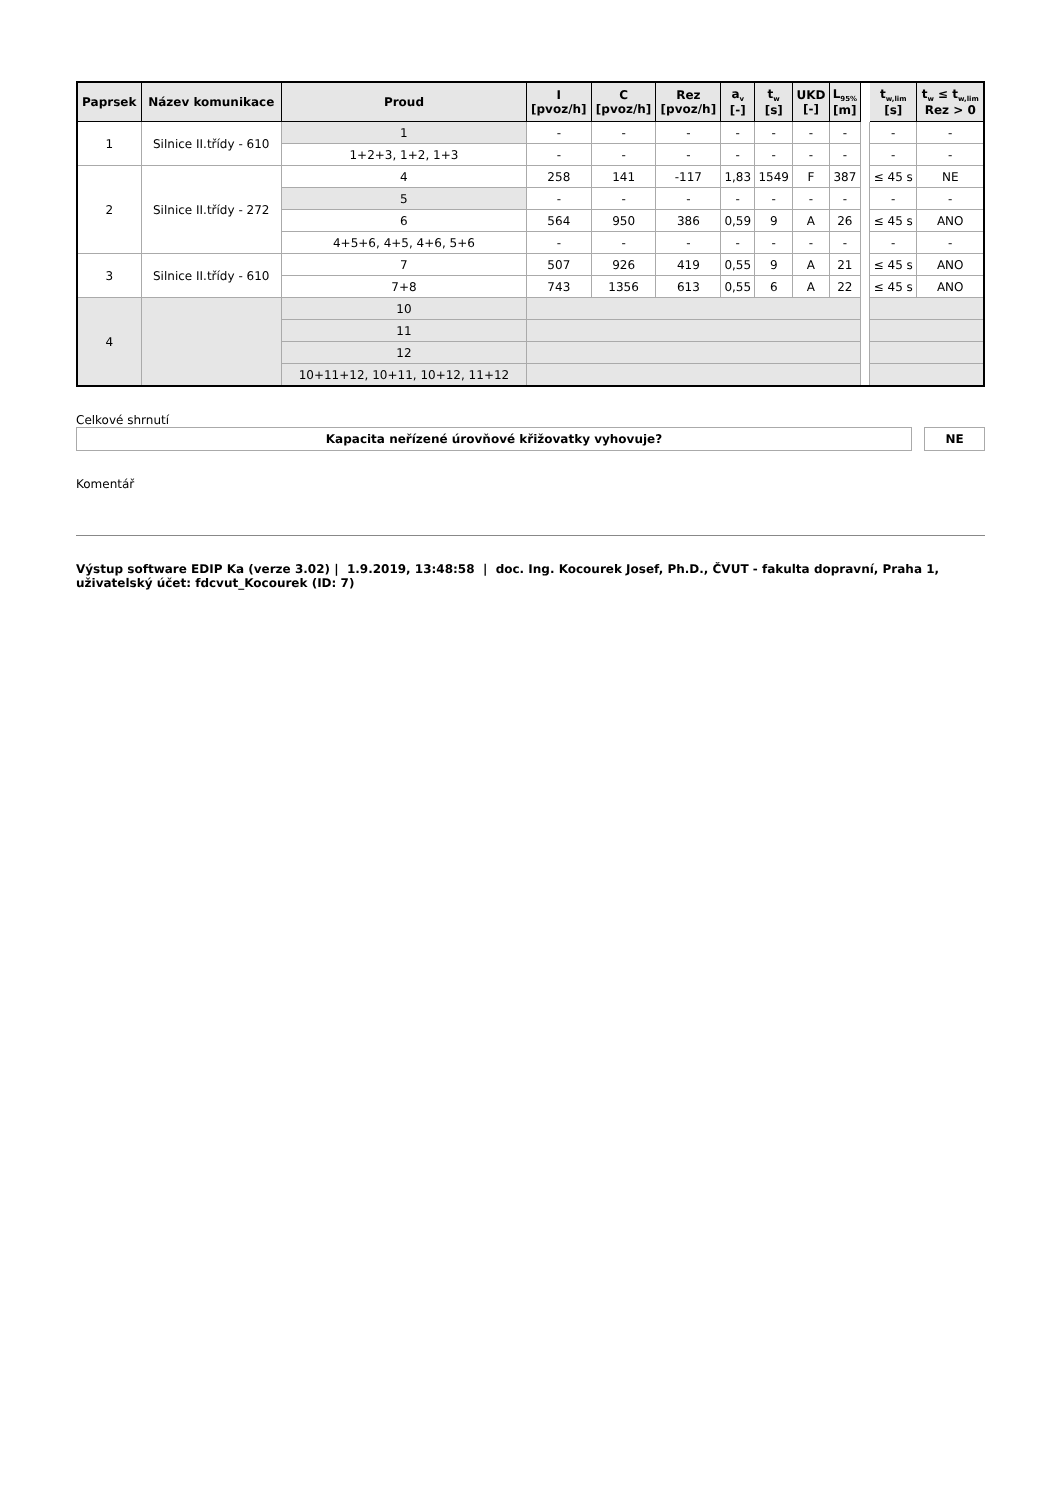| Paprsek | Název komunikace | Proud | I [pvoz/h] | C [pvoz/h] | Rez [pvoz/h] | a<sub>v</sub> [-] | t<sub>w</sub> [s] | UKD [-] | L<sub>95%</sub> [m] | | t<sub>w,lim</sub> [s] | t<sub>w</sub> ≤ t<sub>w,lim</sub> Rez > 0 |
| --- | --- | --- | --- | --- | --- | --- | --- | --- | --- | --- | --- | --- |
| 1 | Silnice II.třídy - 610 | 1 | - | - | - | - | - | - | - | | - | - |
| | | 1+2+3, 1+2, 1+3 | - | - | - | - | - | - | - | | - | - |
| 2 | Silnice II.třídy - 272 | 4 | 258 | 141 | -117 | 1,83 | 1549 | F | 387 | | ≤ 45 s | NE |
| | | 5 | - | - | - | - | - | - | - | | - | - |
| | | 6 | 564 | 950 | 386 | 0,59 | 9 | A | 26 | | ≤ 45 s | ANO |
| | | 4+5+6, 4+5, 4+6, 5+6 | - | - | - | - | - | - | - | | - | - |
| 3 | Silnice II.třídy - 610 | 7 | 507 | 926 | 419 | 0,55 | 9 | A | 21 | | ≤ 45 s | ANO |
| | | 7+8 | 743 | 1356 | 613 | 0,55 | 6 | A | 22 | | ≤ 45 s | ANO |
| 4 | | 10 | | | | | | | | | | |
| | | 11 | | | | | | | | | | |
| | | 12 | | | | | | | | | | |
| | | 10+11+12, 10+11, 10+12, 11+12 | | | | | | | | | | |
Celkové shrnutí
| Kapacita neřízené úrovňové křižovatky vyhovuje? | | NE |
Komentář
Výstup software EDIP Ka (verze 3.02) | 1.9.2019, 13:48:58 | doc. Ing. Kocourek Josef, Ph.D., ČVUT - fakulta dopravní, Praha 1, uživatelský účet: fdcvut_Kocourek (ID: 7)